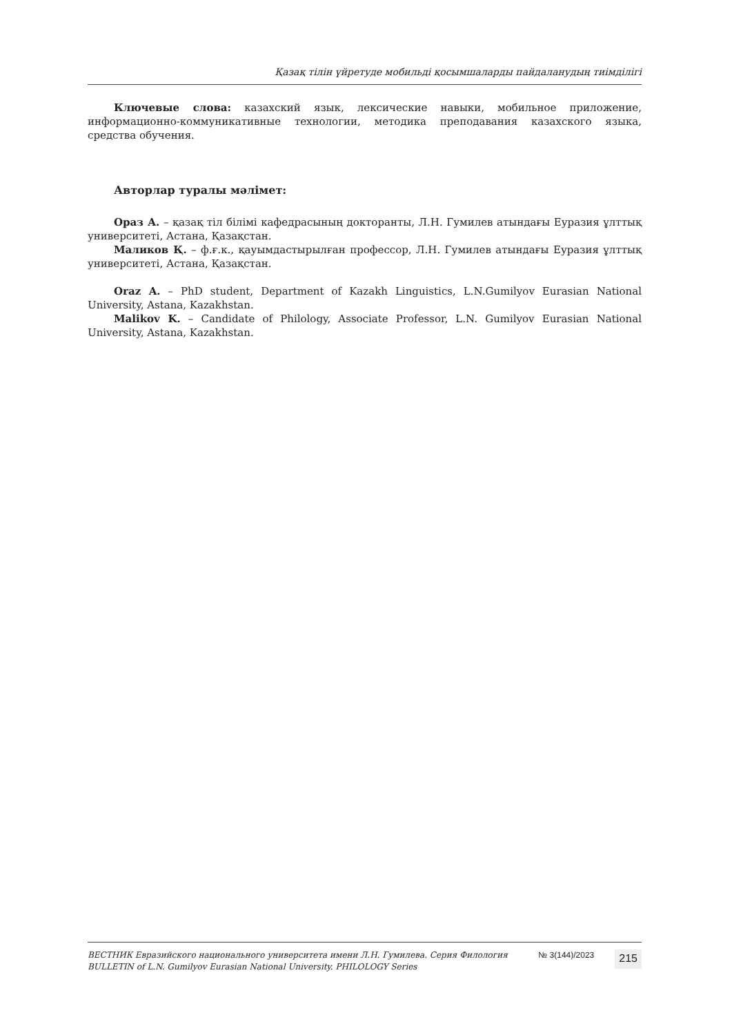Қазақ тілін үйретуде мобильді қосымшаларды пайдаланудың тиімділігі
Ключевые слова: казахский язык, лексические навыки, мобильное приложение, информационно-коммуникативные технологии, методика преподавания казахского языка, средства обучения.
Авторлар туралы мәлімет:
Ораз А. – қазақ тіл білімі кафедрасының докторанты, Л.Н. Гумилев атындағы Еуразия ұлттық университеті, Астана, Қазақстан.
Маликов Қ. – ф.ғ.к., қауымдастырылған профессор, Л.Н. Гумилев атындағы Еуразия ұлттық университеті, Астана, Қазақстан.
Oraz A. – PhD student, Department of Kazakh Linguistics, L.N.Gumilyov Eurasian National University, Astana, Kazakhstan.
Malikov K. – Candidate of Philology, Associate Professor, L.N. Gumilyov Eurasian National University, Astana, Kazakhstan.
ВЕСТНИК Евразийского национального университета имени Л.Н. Гумилева. Серия Филология
BULLETIN of L.N. Gumilyov Eurasian National University. PHILOLOGY Series
№ 3(144)/2023
215